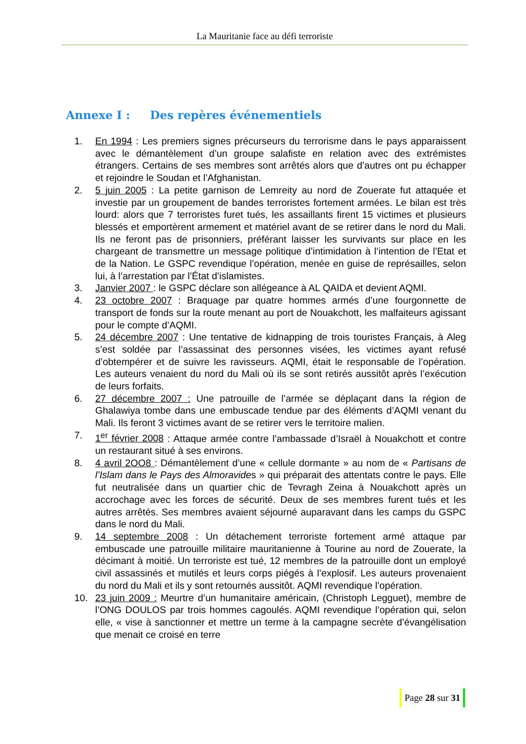La Mauritanie face au défi terroriste
Annexe I : Des repères événementiels
1. En 1994 : Les premiers signes précurseurs du terrorisme dans le pays apparaissent avec le démantèlement d’un groupe salafiste en relation avec des extrémistes étrangers. Certains de ses membres sont arrêtés alors que d’autres ont pu échapper et rejoindre le Soudan et l’Afghanistan.
2. 5 juin 2005 : La petite garnison de Lemreity au nord de Zouerate fut attaquée et investie par un groupement de bandes terroristes fortement armées. Le bilan est très lourd: alors que 7 terroristes furet tués, les assaillants firent 15 victimes et plusieurs blessés et emportèrent armement et matériel avant de se retirer dans le nord du Mali. Ils ne feront pas de prisonniers, préférant laisser les survivants sur place en les chargeant de transmettre un message politique d’intimidation à l’intention de l’Etat et de la Nation. Le GSPC revendique l’opération, menée en guise de représailles, selon lui, à l’arrestation par l’État d’islamistes.
3. Janvier 2007 : le GSPC déclare son allégeance à AL QAIDA et devient AQMI.
4. 23 octobre 2007 : Braquage par quatre hommes armés d’une fourgonnette de transport de fonds sur la route menant au port de Nouakchott, les malfaiteurs agissant pour le compte d’AQMI.
5. 24 décembre 2007 : Une tentative de kidnapping de trois touristes Français, à Aleg s’est soldée par l’assassinat des personnes visées, les victimes ayant refusé d’obtempérer et de suivre les ravisseurs. AQMI, était le responsable de l’opération. Les auteurs venaient du nord du Mali où ils se sont retirés aussitôt après l’exécution de leurs forfaits.
6. 27 décembre 2007 : Une patrouille de l’armée se déplaçant dans la région de Ghalawiya tombe dans une embuscade tendue par des éléments d’AQMI venant du Mali. Ils feront 3 victimes avant de se retirer vers le territoire malien.
7. 1<sup>er</sup> février 2008 : Attaque armée contre l’ambassade d’Israël à Nouakchott et contre un restaurant situé à ses environs.
8. 4 avril 2OO8 : Démantèlement d’une « cellule dormante » au nom de « Partisans de l’Islam dans le Pays des Almoravides » qui préparait des attentats contre le pays. Elle fut neutralisée dans un quartier chic de Tevragh Zeina à Nouakchott après un accrochage avec les forces de sécurité. Deux de ses membres furent tués et les autres arrêtés. Ses membres avaient séjourné auparavant dans les camps du GSPC dans le nord du Mali.
9. 14 septembre 2008 : Un détachement terroriste fortement armé attaque par embuscade une patrouille militaire mauritanienne à Tourine au nord de Zouerate, la décimant à moitié. Un terroriste est tué, 12 membres de la patrouille dont un employé civil assassinés et mutilés et leurs corps piégés à l’explosif. Les auteurs provenaient du nord du Mali et ils y sont retournés aussitôt. AQMI revendique l’opération.
10. 23 juin 2009 : Meurtre d’un humanitaire américain, (Christoph Legguet), membre de l’ONG DOULOS par trois hommes cagoulés. AQMI revendique l’opération qui, selon elle, « vise à sanctionner et mettre un terme à la campagne secrète d’évangélisation que menait ce croisé en terre
Page 28 sur 31